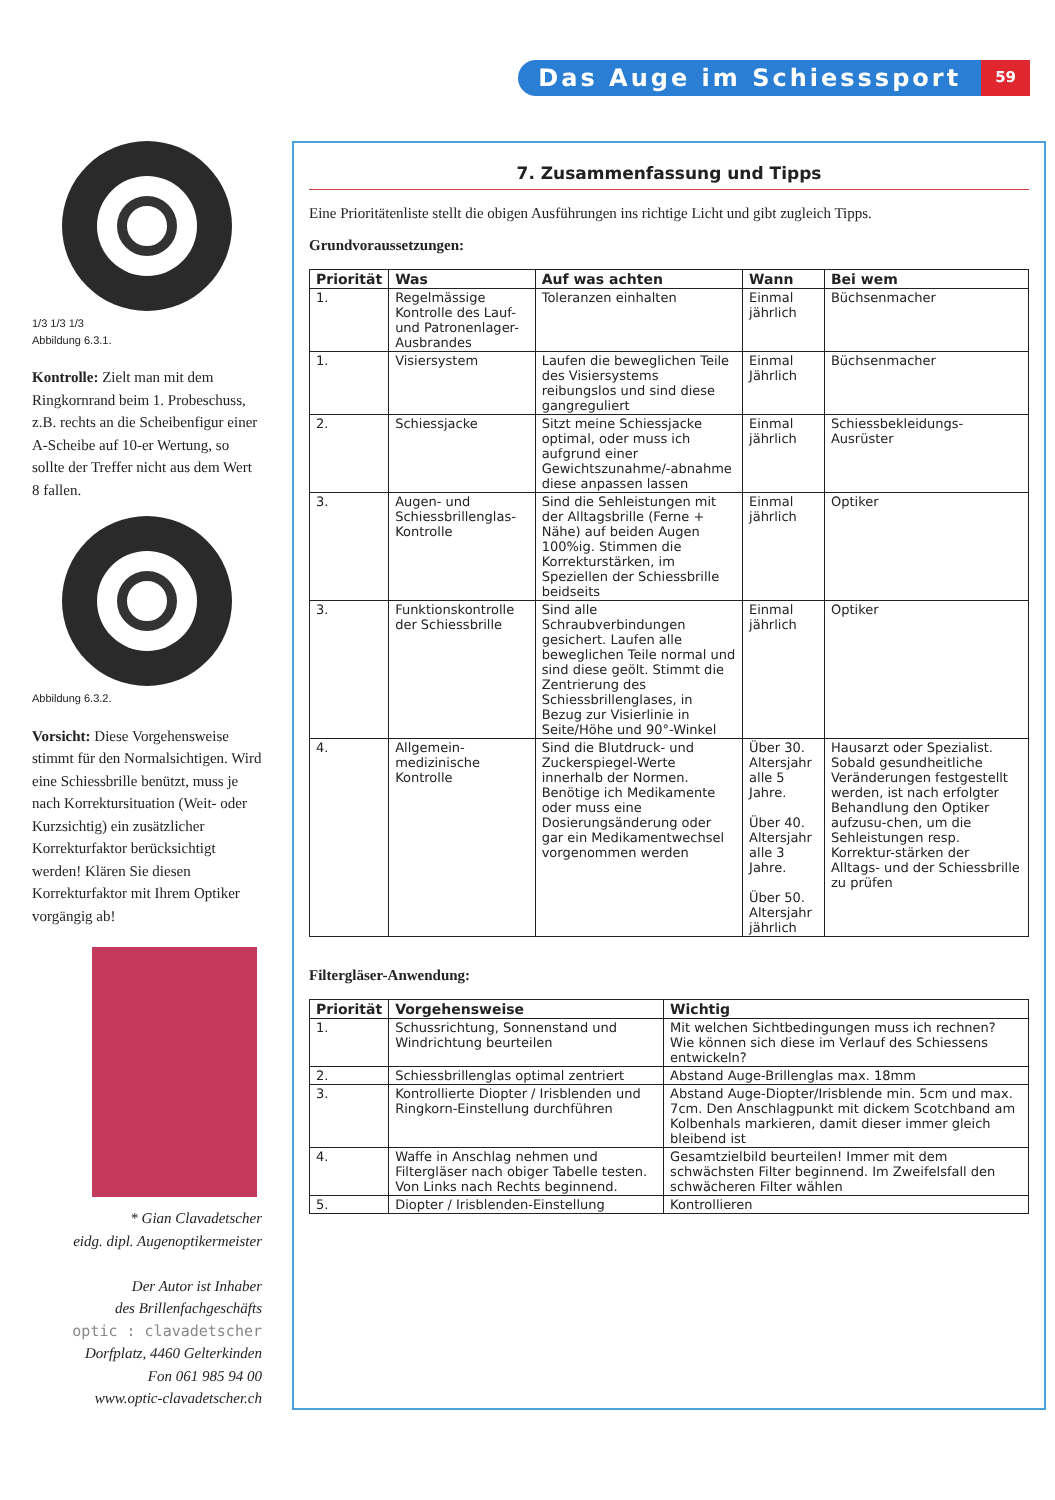Das Auge im Schiesssport
59
1/3 1/3 1/3
Abbildung 6.3.1.
Kontrolle: Zielt man mit dem Ringkornrand beim 1. Probeschuss, z.B. rechts an die Scheibenfigur einer A-Scheibe auf 10-er Wertung, so sollte der Treffer nicht aus dem Wert 8 fallen.
Abbildung 6.3.2.
Vorsicht: Diese Vorgehensweise stimmt für den Normalsichtigen. Wird eine Schiessbrille benützt, muss je nach Korrektursituation (Weit- oder Kurzsichtig) ein zusätzlicher Korrekturfaktor berücksichtigt werden! Klären Sie diesen Korrekturfaktor mit Ihrem Optiker vorgängig ab!
* Gian Clavadetscher
eidg. dipl. Augenoptikermeister
Der Autor ist Inhaber
des Brillenfachgeschäfts
optic : clavadetscher
Dorfplatz, 4460 Gelterkinden
Fon 061 985 94 00
www.optic-clavadetscher.ch
7. Zusammenfassung und Tipps
Eine Prioritätenliste stellt die obigen Ausführungen ins richtige Licht und gibt zugleich Tipps.
Grundvoraussetzungen:
| Priorität | Was | Auf was achten | Wann | Bei wem |
| --- | --- | --- | --- | --- |
| 1. | Regelmässige Kontrolle des Lauf- und Patronenlager-Ausbrandes | Toleranzen einhalten | Einmal jährlich | Büchsenmacher |
| 1. | Visiersystem | Laufen die beweglichen Teile des Visiersystems reibungslos und sind diese gangreguliert | Einmal Jährlich | Büchsenmacher |
| 2. | Schiessjacke | Sitzt meine Schiessjacke optimal, oder muss ich aufgrund einer Gewichtszunahme/-abnahme diese anpassen lassen | Einmal jährlich | Schiessbekleidungs-Ausrüster |
| 3. | Augen- und Schiessbrillenglas-Kontrolle | Sind die Sehleistungen mit der Alltagsbrille (Ferne + Nähe) auf beiden Augen 100%ig. Stimmen die Korrekturstärken, im Speziellen der Schiessbrille beidseits | Einmal jährlich | Optiker |
| 3. | Funktionskontrolle der Schiessbrille | Sind alle Schraubverbindungen gesichert. Laufen alle beweglichen Teile normal und sind diese geölt. Stimmt die Zentrierung des Schiessbrillenglases, in Bezug zur Visierlinie in Seite/Höhe und 90°-Winkel | Einmal jährlich | Optiker |
| 4. | Allgemein-medizinische Kontrolle | Sind die Blutdruck- und Zuckerspiegel-Werte innerhalb der Normen. Benötige ich Medikamente oder muss eine Dosierungsänderung oder gar ein Medikamentwechsel vorgenommen werden | Über 30. Altersjahr alle 5 Jahre. Über 40. Altersjahr alle 3 Jahre. Über 50. Altersjahr jährlich | Hausarzt oder Spezialist. Sobald gesundheitliche Veränderungen festgestellt werden, ist nach erfolgter Behandlung den Optiker aufzusu-chen, um die Sehleistungen resp. Korrektur-stärken der Alltags- und der Schiessbrille zu prüfen |
Filtergläser-Anwendung:
| Priorität | Vorgehensweise | Wichtig |
| --- | --- | --- |
| 1. | Schussrichtung, Sonnenstand und Windrichtung beurteilen | Mit welchen Sichtbedingungen muss ich rechnen? Wie können sich diese im Verlauf des Schiessens entwickeln? |
| 2. | Schiessbrillenglas optimal zentriert | Abstand Auge-Brillenglas max. 18mm |
| 3. | Kontrollierte Diopter / Irisblenden und Ringkorn-Einstellung durchführen | Abstand Auge-Diopter/Irisblende min. 5cm und max. 7cm. Den Anschlagpunkt mit dickem Scotchband am Kolbenhals markieren, damit dieser immer gleich bleibend ist |
| 4. | Waffe in Anschlag nehmen und Filtergläser nach obiger Tabelle testen. Von Links nach Rechts beginnend. | Gesamtzielbild beurteilen! Immer mit dem schwächsten Filter beginnend. Im Zweifelsfall den schwächeren Filter wählen |
| 5. | Diopter / Irisblenden-Einstellung | Kontrollieren |